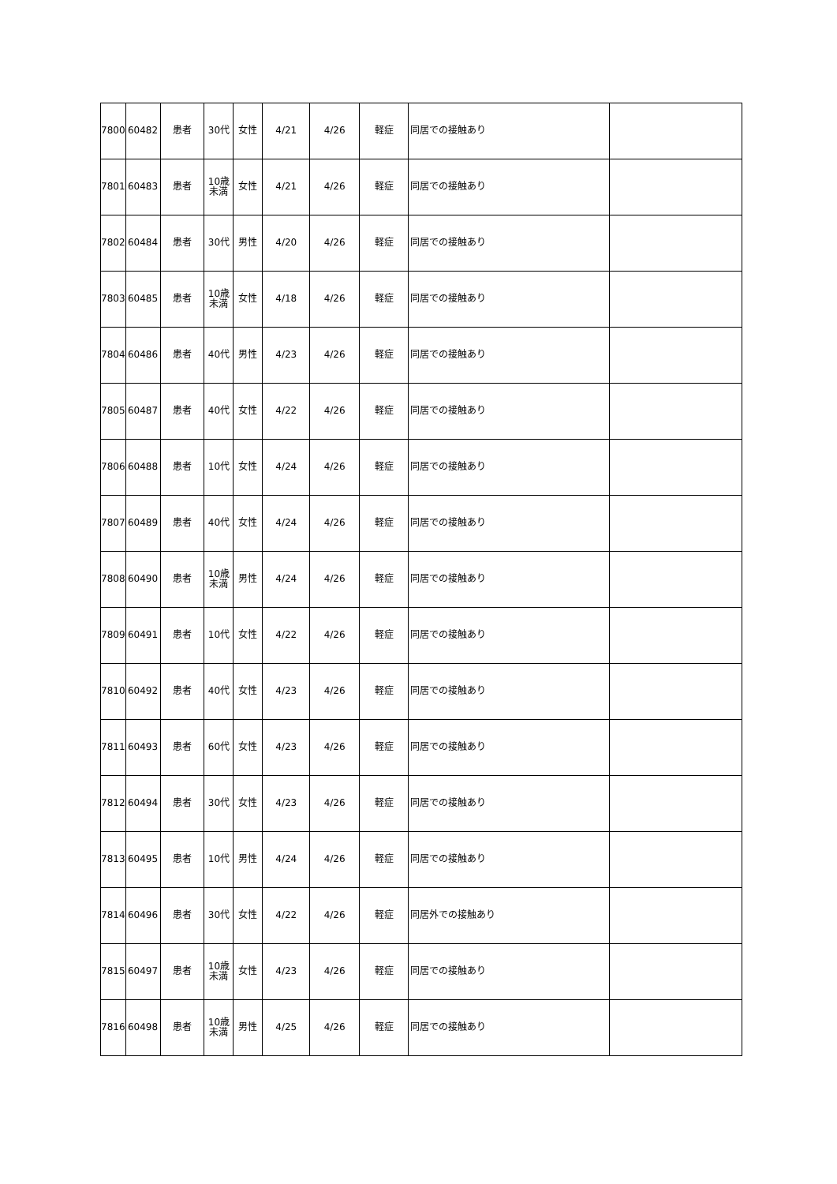| 7800 | 60482 | 患者 | 30代 | 女性 | 4/21 | 4/26 | 軽症 | 同居での接触あり | |
| 7801 | 60483 | 患者 | 10歳 未満 | 女性 | 4/21 | 4/26 | 軽症 | 同居での接触あり | |
| 7802 | 60484 | 患者 | 30代 | 男性 | 4/20 | 4/26 | 軽症 | 同居での接触あり | |
| 7803 | 60485 | 患者 | 10歳 未満 | 女性 | 4/18 | 4/26 | 軽症 | 同居での接触あり | |
| 7804 | 60486 | 患者 | 40代 | 男性 | 4/23 | 4/26 | 軽症 | 同居での接触あり | |
| 7805 | 60487 | 患者 | 40代 | 女性 | 4/22 | 4/26 | 軽症 | 同居での接触あり | |
| 7806 | 60488 | 患者 | 10代 | 女性 | 4/24 | 4/26 | 軽症 | 同居での接触あり | |
| 7807 | 60489 | 患者 | 40代 | 女性 | 4/24 | 4/26 | 軽症 | 同居での接触あり | |
| 7808 | 60490 | 患者 | 10歳 未満 | 男性 | 4/24 | 4/26 | 軽症 | 同居での接触あり | |
| 7809 | 60491 | 患者 | 10代 | 女性 | 4/22 | 4/26 | 軽症 | 同居での接触あり | |
| 7810 | 60492 | 患者 | 40代 | 女性 | 4/23 | 4/26 | 軽症 | 同居での接触あり | |
| 7811 | 60493 | 患者 | 60代 | 女性 | 4/23 | 4/26 | 軽症 | 同居での接触あり | |
| 7812 | 60494 | 患者 | 30代 | 女性 | 4/23 | 4/26 | 軽症 | 同居での接触あり | |
| 7813 | 60495 | 患者 | 10代 | 男性 | 4/24 | 4/26 | 軽症 | 同居での接触あり | |
| 7814 | 60496 | 患者 | 30代 | 女性 | 4/22 | 4/26 | 軽症 | 同居外での接触あり | |
| 7815 | 60497 | 患者 | 10歳 未満 | 女性 | 4/23 | 4/26 | 軽症 | 同居での接触あり | |
| 7816 | 60498 | 患者 | 10歳 未満 | 男性 | 4/25 | 4/26 | 軽症 | 同居での接触あり | |